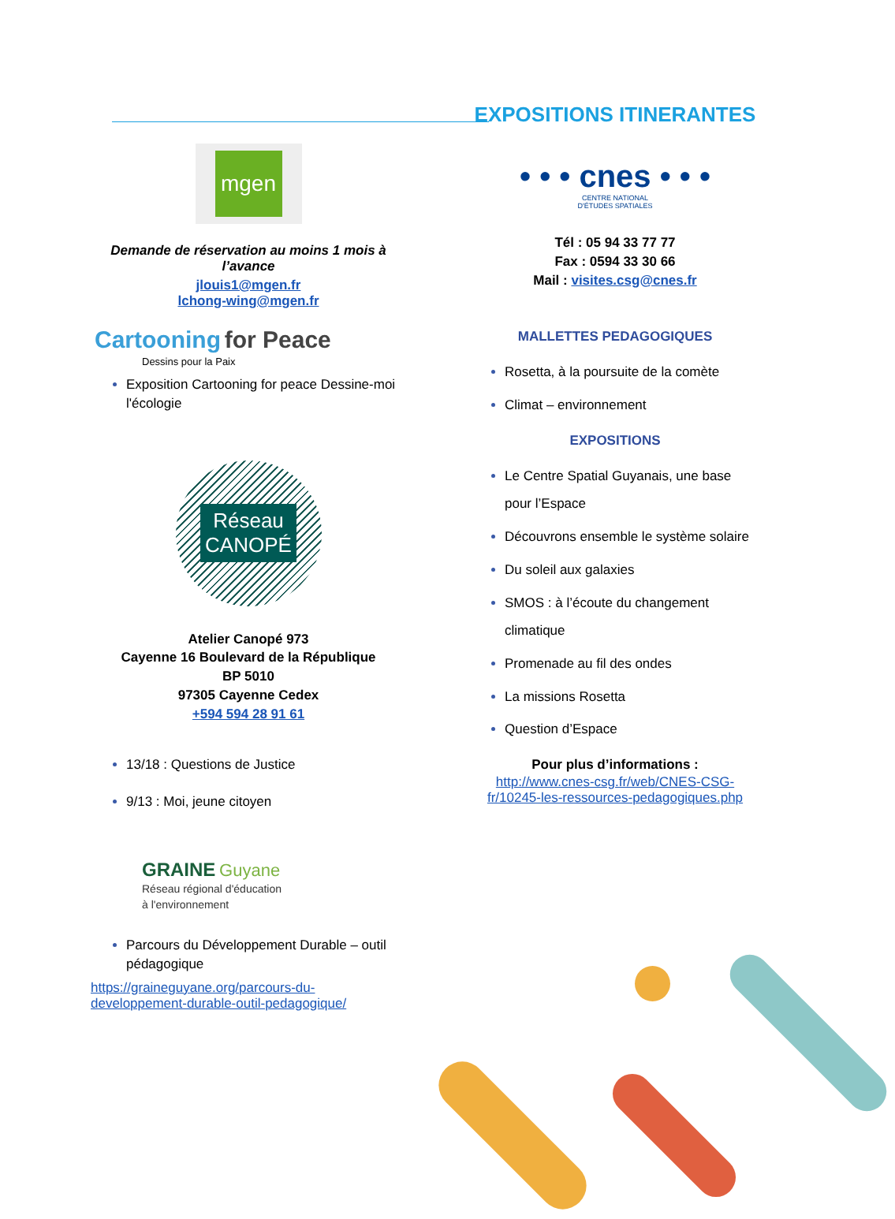mgen
Demande de réservation au moins 1 mois à l’avance
jlouis1@mgen.fr
lchong-wing@mgen.fr
Cartooning for Peace
Dessins pour la Paix
Exposition Cartooning for peace Dessine-moi l'écologie
Réseau
CANOPÉ
Atelier Canopé 973
Cayenne 16 Boulevard de la République
BP 5010
97305 Cayenne Cedex
+594 594 28 91 61
13/18 : Questions de Justice
9/13 : Moi, jeune citoyen
GRAINE Guyane
Réseau régional d'éducation
à l'environnement
Parcours du Développement Durable – outil pédagogique
https://graineguyane.org/parcours-du-developpement-durable-outil-pedagogique/
EXPOSITIONS ITINERANTES
• • • cnes • • •
CENTRE NATIONAL
D'ÉTUDES SPATIALES
Tél : 05 94 33 77 77
Fax : 0594 33 30 66
Mail : visites.csg@cnes.fr
MALLETTES PEDAGOGIQUES
Rosetta, à la poursuite de la comète
Climat – environnement
EXPOSITIONS
Le Centre Spatial Guyanais, une base pour l’Espace
Découvrons ensemble le système solaire
Du soleil aux galaxies
SMOS : à l’écoute du changement climatique
Promenade au fil des ondes
La missions Rosetta
Question d’Espace
Pour plus d’informations :
http://www.cnes-csg.fr/web/CNES-CSG-fr/10245-les-ressources-pedagogiques.php